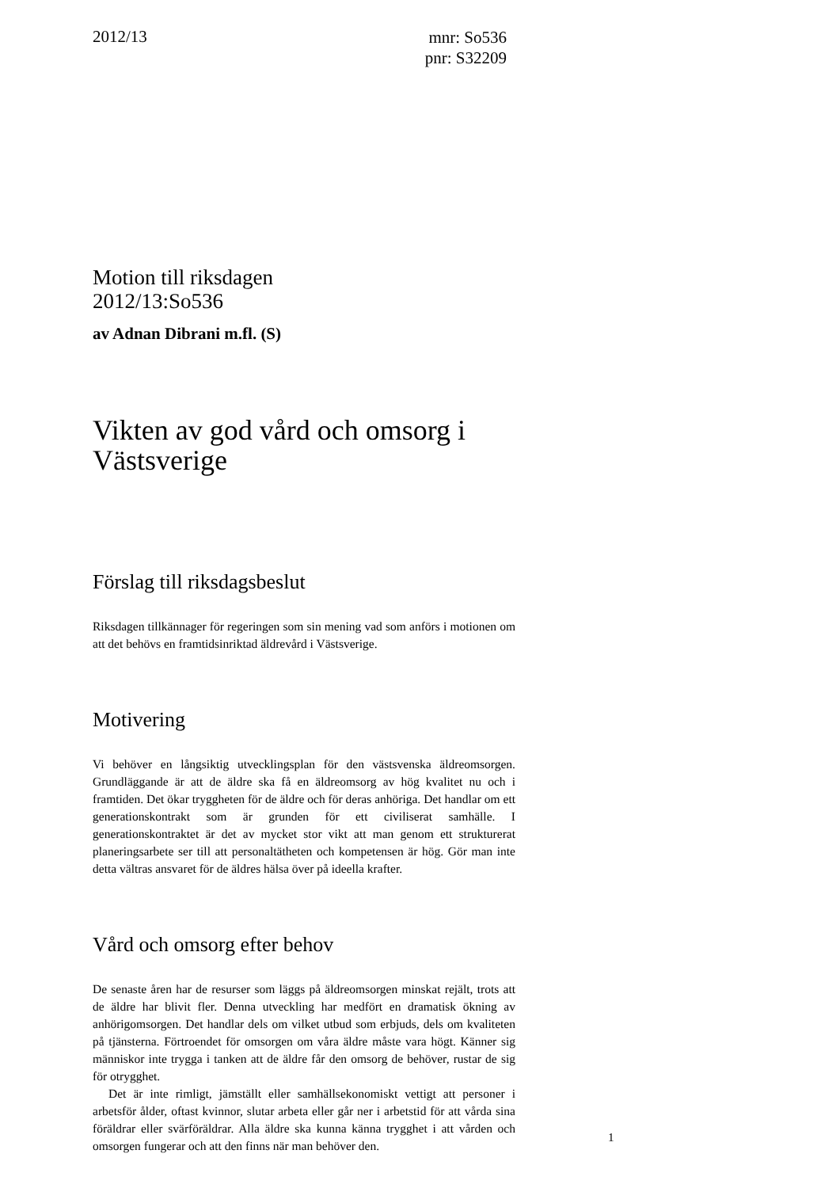2012/13
mnr: So536
pnr: S32209
Motion till riksdagen
2012/13:So536
av Adnan Dibrani m.fl. (S)
Vikten av god vård och omsorg i Västsverige
Förslag till riksdagsbeslut
Riksdagen tillkännager för regeringen som sin mening vad som anförs i motionen om att det behövs en framtidsinriktad äldrevård i Västsverige.
Motivering
Vi behöver en långsiktig utvecklingsplan för den västsvenska äldreomsorgen. Grundläggande är att de äldre ska få en äldreomsorg av hög kvalitet nu och i framtiden. Det ökar tryggheten för de äldre och för deras anhöriga. Det handlar om ett generationskontrakt som är grunden för ett civiliserat samhälle. I generationskontraktet är det av mycket stor vikt att man genom ett strukturerat planeringsarbete ser till att personaltätheten och kompetensen är hög. Gör man inte detta vältras ansvaret för de äldres hälsa över på ideella krafter.
Vård och omsorg efter behov
De senaste åren har de resurser som läggs på äldreomsorgen minskat rejält, trots att de äldre har blivit fler. Denna utveckling har medfört en dramatisk ökning av anhörigomsorgen. Det handlar dels om vilket utbud som erbjuds, dels om kvaliteten på tjänsterna. Förtroendet för omsorgen om våra äldre måste vara högt. Känner sig människor inte trygga i tanken att de äldre får den omsorg de behöver, rustar de sig för otrygghet.
Det är inte rimligt, jämställt eller samhällsekonomiskt vettigt att personer i arbetsför ålder, oftast kvinnor, slutar arbeta eller går ner i arbetstid för att vårda sina föräldrar eller svärföräldrar. Alla äldre ska kunna känna trygghet i att vården och omsorgen fungerar och att den finns när man behöver den.
1